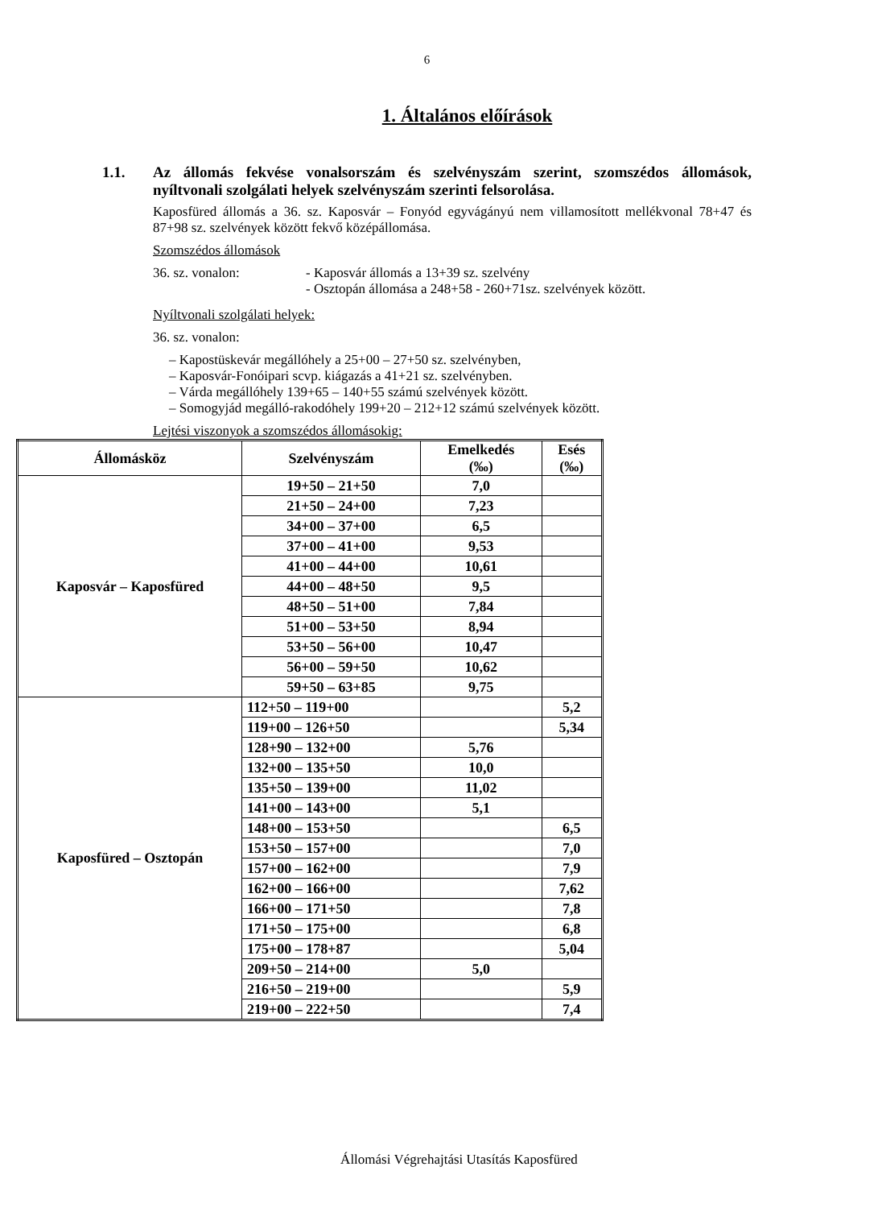6
1. Általános előírások
1.1. Az állomás fekvése vonalsorszám és szelvényszám szerint, szomszédos állomások, nyíltvonali szolgálati helyek szelvényszám szerinti felsorolása.
Kaposfüred állomás a 36. sz. Kaposvár – Fonyód egyvágányú nem villamosított mellékvonal 78+47 és 87+98 sz. szelvények között fekvő középállomása.
Szomszédos állomások
36. sz. vonalon: - Kaposvár állomás a 13+39 sz. szelvény
- Osztopán állomása a 248+58 - 260+71sz. szelvények között.
Nyíltvonali szolgálati helyek:
36. sz. vonalon:
– Kapostüskevár megállóhely a 25+00 – 27+50 sz. szelvényben,
– Kaposvár-Fonóipari scvp. kiágazás a 41+21 sz. szelvényben.
– Várda megállóhely 139+65 – 140+55 számú szelvények között.
– Somogyjád megálló-rakodóhely 199+20 – 212+12 számú szelvények között.
Lejtési viszonyok a szomszédos állomásokig:
| Állomásköz | Szelvényszám | Emelkedés (‰) | Esés (‰) |
| --- | --- | --- | --- |
| Kaposvár – Kaposfüred | 19+50 – 21+50 | 7,0 | |
| | 21+50 – 24+00 | 7,23 | |
| | 34+00 – 37+00 | 6,5 | |
| | 37+00 – 41+00 | 9,53 | |
| | 41+00 – 44+00 | 10,61 | |
| | 44+00 – 48+50 | 9,5 | |
| | 48+50 – 51+00 | 7,84 | |
| | 51+00 – 53+50 | 8,94 | |
| | 53+50 – 56+00 | 10,47 | |
| | 56+00 – 59+50 | 10,62 | |
| | 59+50 – 63+85 | 9,75 | |
| Kaposfüred – Osztopán | 112+50 – 119+00 | | 5,2 |
| | 119+00 – 126+50 | | 5,34 |
| | 128+90 – 132+00 | 5,76 | |
| | 132+00 – 135+50 | 10,0 | |
| | 135+50 – 139+00 | 11,02 | |
| | 141+00 – 143+00 | 5,1 | |
| | 148+00 – 153+50 | | 6,5 |
| | 153+50 – 157+00 | | 7,0 |
| | 157+00 – 162+00 | | 7,9 |
| | 162+00 – 166+00 | | 7,62 |
| | 166+00 – 171+50 | | 7,8 |
| | 171+50 – 175+00 | | 6,8 |
| | 175+00 – 178+87 | | 5,04 |
| | 209+50 – 214+00 | 5,0 | |
| | 216+50 – 219+00 | | 5,9 |
| | 219+00 – 222+50 | | 7,4 |
Állomási Végrehajtási Utasítás Kaposfüred